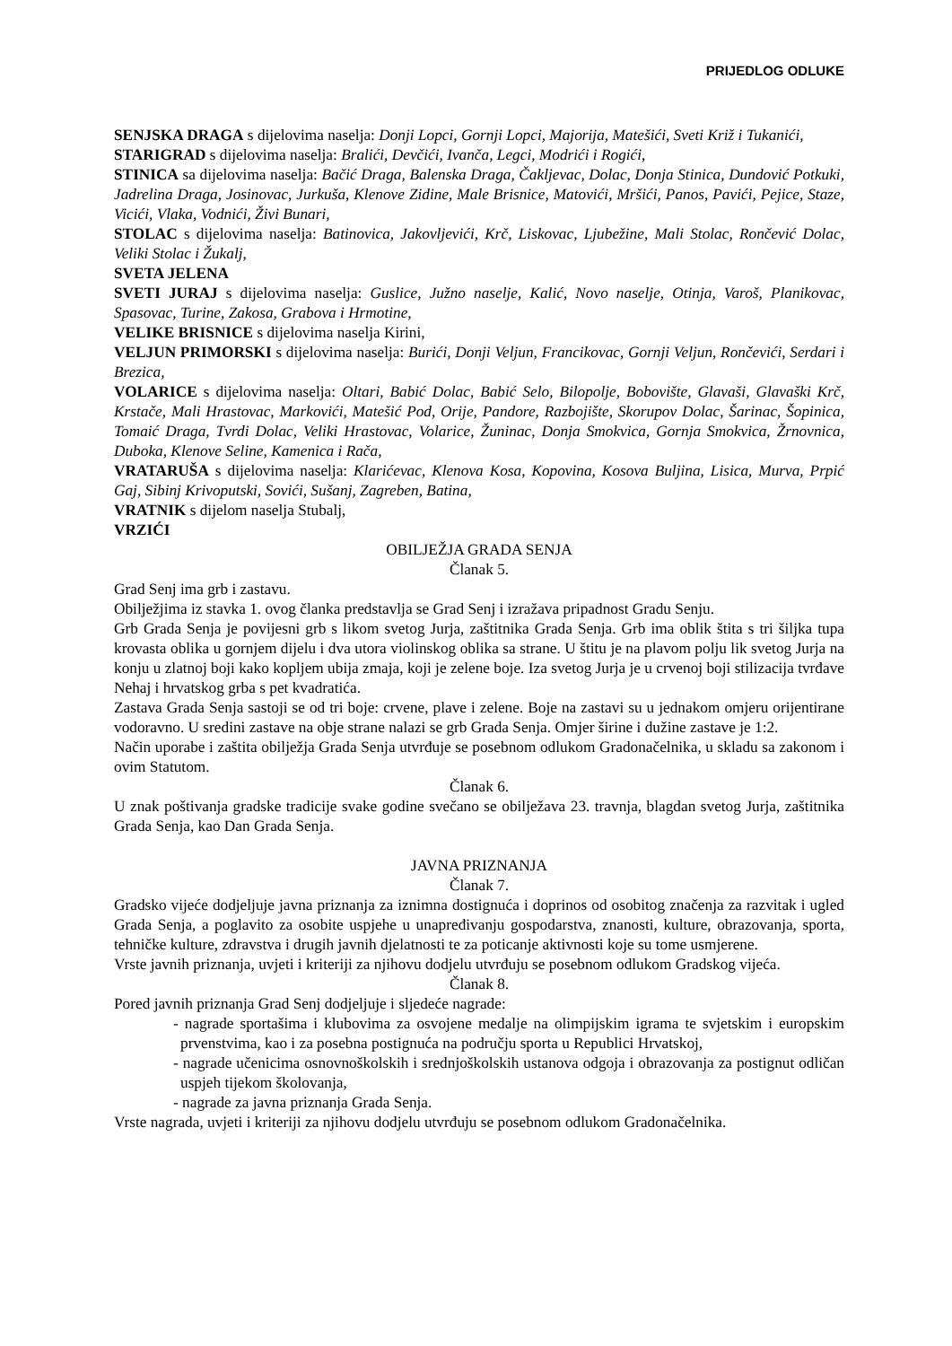PRIJEDLOG ODLUKE
SENJSKA DRAGA s dijelovima naselja: Donji Lopci, Gornji Lopci, Majorija, Matešići, Sveti Križ i Tukanići,
STARIGRAD s dijelovima naselja: Bralići, Devčići, Ivanča, Legci, Modrići i Rogići,
STINICA sa dijelovima naselja: Bačić Draga, Balenska Draga, Čakljevac, Dolac, Donja Stinica, Dundović Potkuki, Jadrelina Draga, Josinovac, Jurkuša, Klenove Zidine, Male Brisnice, Matovići, Mršići, Panos, Pavići, Pejice, Staze, Vicići, Vlaka, Vodnići, Živi Bunari,
STOLAC s dijelovima naselja: Batinovica, Jakovljevići, Krč, Liskovac, Ljubežine, Mali Stolac, Rončević Dolac, Veliki Stolac i Žukalj,
SVETA JELENA
SVETI JURAJ s dijelovima naselja: Guslice, Južno naselje, Kalić, Novo naselje, Otinja, Varoš, Planikovac, Spasovac, Turine, Zakosa, Grabova i Hrmotine,
VELIKE BRISNICE s dijelovima naselja Kirini,
VELJUN PRIMORSKI s dijelovima naselja: Burići, Donji Veljun, Francikovac, Gornji Veljun, Rončevići, Serdari i Brezica,
VOLARICE s dijelovima naselja: Oltari, Babić Dolac, Babić Selo, Bilopolje, Bobovište, Glavaši, Glavaški Krč, Krstače, Mali Hrastovac, Markovići, Matešić Pod, Orije, Pandore, Razbojište, Skorupov Dolac, Šarinac, Šopinica, Tomaić Draga, Tvrdi Dolac, Veliki Hrastovac, Volarice, Žuninac, Donja Smokvica, Gornja Smokvica, Žrnovnica, Duboka, Klenove Seline, Kamenica i Rača,
VRATARUŠA s dijelovima naselja: Klarićevac, Klenova Kosa, Kopovina, Kosova Buljina, Lisica, Murva, Prpić Gaj, Sibinj Krivoputski, Sovići, Sušanj, Zagreben, Batina,
VRATNIK s dijelom naselja Stubalj,
VRZIĆI
OBILJEŽJA GRADA SENJA
Članak 5.
Grad Senj ima grb i zastavu.
Obilježjima iz stavka 1. ovog članka predstavlja se Grad Senj i izražava pripadnost Gradu Senju.
Grb Grada Senja je povijesni grb s likom svetog Jurja, zaštitnika Grada Senja. Grb ima oblik štita s tri šiljka tupa krovasta oblika u gornjem dijelu i dva utora violinskog oblika sa strane. U štitu je na plavom polju lik svetog Jurja na konju u zlatnoj boji kako kopljem ubija zmaja, koji je zelene boje. Iza svetog Jurja je u crvenoj boji stilizacija tvrđave Nehaj i hrvatskog grba s pet kvadratića.
Zastava Grada Senja sastoji se od tri boje: crvene, plave i zelene. Boje na zastavi su u jednakom omjeru orijentirane vodoravno. U sredini zastave na obje strane nalazi se grb Grada Senja. Omjer širine i dužine zastave je 1:2.
Način uporabe i zaštita obilježja Grada Senja utvrđuje se posebnom odlukom Gradonačelnika, u skladu sa zakonom i ovim Statutom.
Članak 6.
U znak poštivanja gradske tradicije svake godine svečano se obilježava 23. travnja, blagdan svetog Jurja, zaštitnika Grada Senja, kao Dan Grada Senja.
JAVNA PRIZNANJA
Članak 7.
Gradsko vijeće dodjeljuje javna priznanja za iznimna dostignuća i doprinos od osobitog značenja za razvitak i ugled Grada Senja, a poglavito za osobite uspjehe u unapređivanju gospodarstva, znanosti, kulture, obrazovanja, sporta, tehničke kulture, zdravstva i drugih javnih djelatnosti te za poticanje aktivnosti koje su tome usmjerene.
Vrste javnih priznanja, uvjeti i kriteriji za njihovu dodjelu utvrđuju se posebnom odlukom Gradskog vijeća.
Članak 8.
Pored javnih priznanja Grad Senj dodjeljuje i sljedeće nagrade:
- nagrade sportašima i klubovima za osvojene medalje na olimpijskim igrama te svjetskim i europskim prvenstvima, kao i za posebna postignuća na području sporta u Republici Hrvatskoj,
- nagrade učenicima osnovnoškolskih i srednjoškolskih ustanova odgoja i obrazovanja za postignut odličan uspjeh tijekom školovanja,
- nagrade za javna priznanja Grada Senja.
Vrste nagrada, uvjeti i kriteriji za njihovu dodjelu utvrđuju se posebnom odlukom Gradonačelnika.